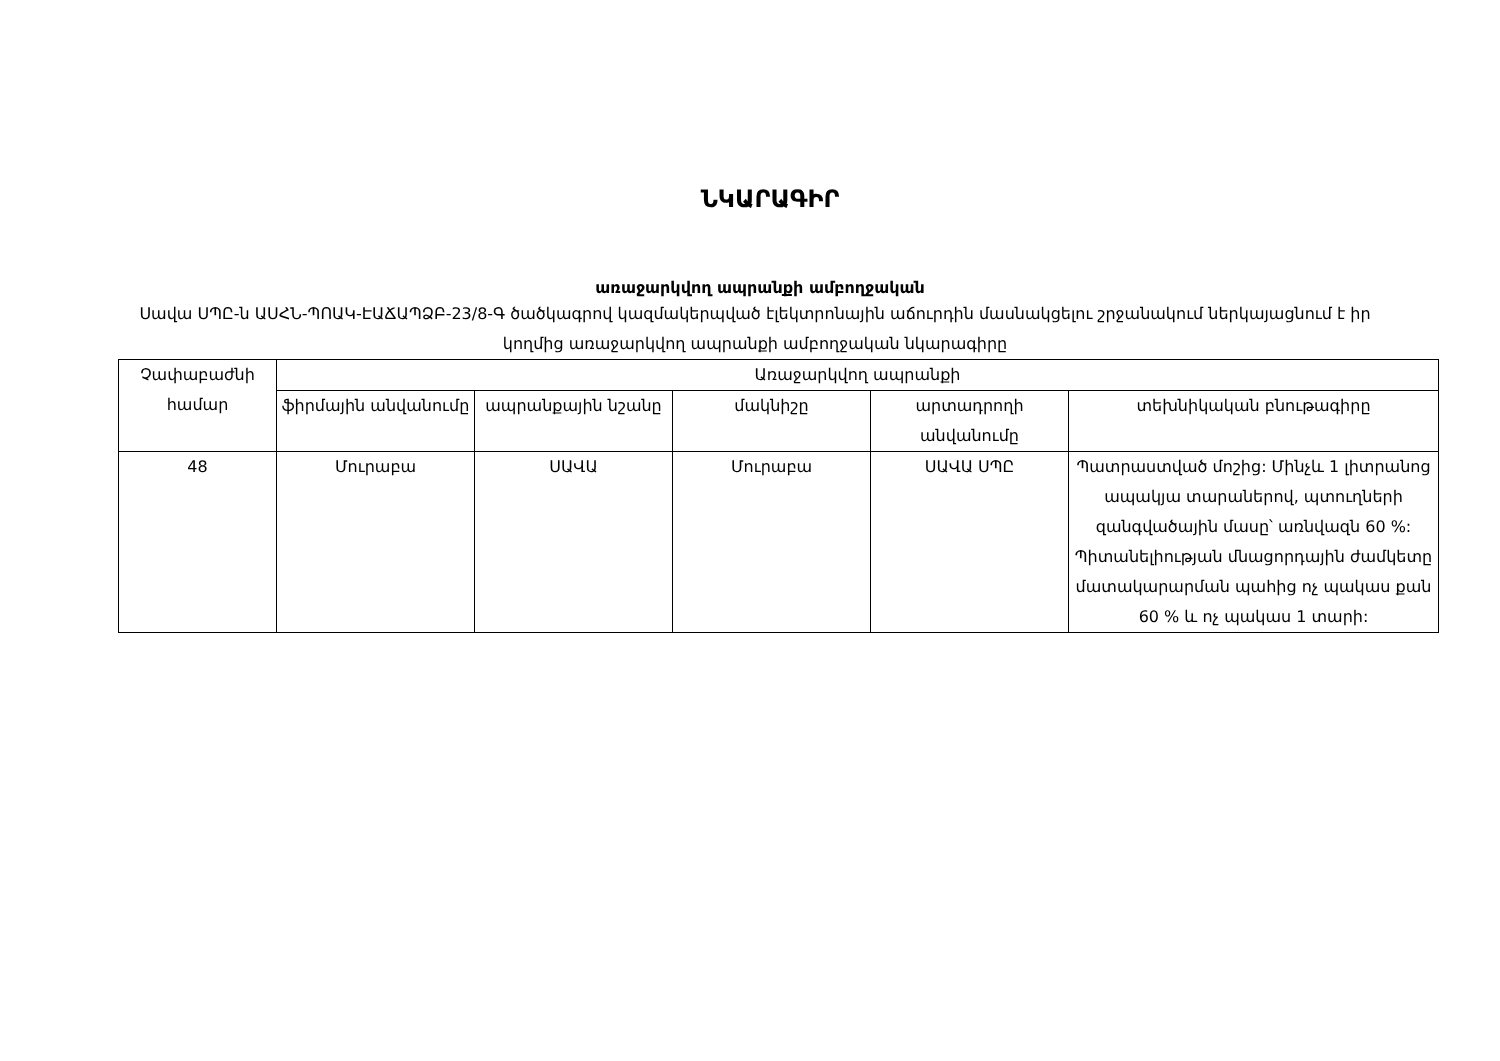ՆԿԱՐԱԳԻՐ
առաջարկվող ապրանքի ամբողջական
Սավա ՍՊԸ-ն ԱՍՀՆ-ՊՈԱԿ-ԷԱՃԱՊՁԲ-23/8-Գ ծածկագրով կազմակերպված էլեկտրոնային աճուրդին մասնակցելու շրջանակում ներկայացնում է իր կողմից առաջարկվող ապրանքի ամբողջական նկարագիրը
| Չափաբաժնի համար | Առաջարկվող ապրանքի | | | | |
| --- | --- | --- | --- | --- | --- |
| | ֆիրմային անվանումը | ապրանքային նշանը | մակնիշը | արտադրողի անվանումը | տեխնիկական բնութագիրը |
| 48 | Մուրաբա | ՍԱՎԱ | Մուրաբա | ՍԱՎԱ ՍՊԸ | Պատրաստված մոշից: Մինչև 1 լիտրանոց ապակյա տարաներով, պտուղների զանգվածային մասը՝ առնվազն 60 %: Պիտանելիության մնացորդային ժամկետը մատակարարման պահից ոչ պակաս քան 60 % և ոչ պակաս 1 տարի: |